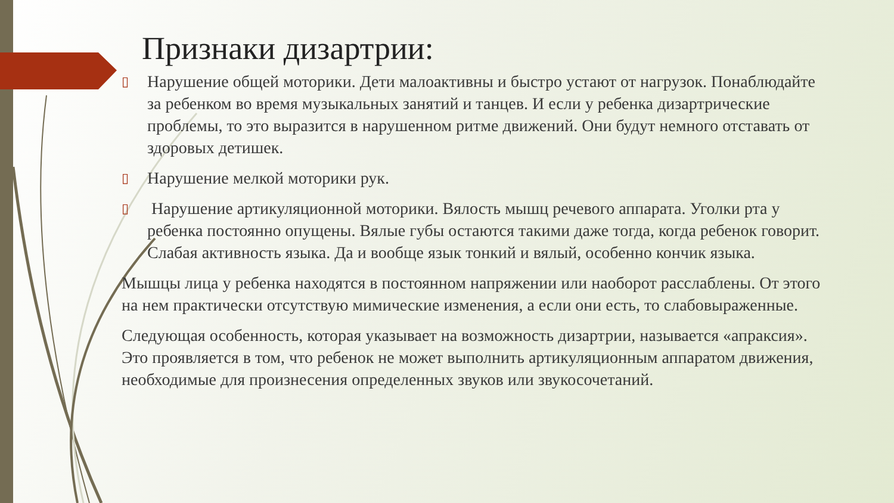Признаки дизартрии:
▯ Нарушение общей моторики. Дети малоактивны и быстро устают от нагрузок. Понаблюдайте за ребенком во время музыкальных занятий и танцев. И если у ребенка дизартрические проблемы, то это выразится в нарушенном ритме движений. Они будут немного отставать от здоровых детишек.
▯ Нарушение мелкой моторики рук.
▯ Нарушение артикуляционной моторики. Вялость мышц речевого аппарата. Уголки рта у ребенка постоянно опущены. Вялые губы остаются такими даже тогда, когда ребенок говорит. Слабая активность языка. Да и вообще язык тонкий и вялый, особенно кончик языка.
Мышцы лица у ребенка находятся в постоянном напряжении или наоборот расслаблены. От этого на нем практически отсутствую мимические изменения, а если они есть, то слабовыраженные.
Следующая особенность, которая указывает на возможность дизартрии, называется «апраксия». Это проявляется в том, что ребенок не может выполнить артикуляционным аппаратом движения, необходимые для произнесения определенных звуков или звукосочетаний.